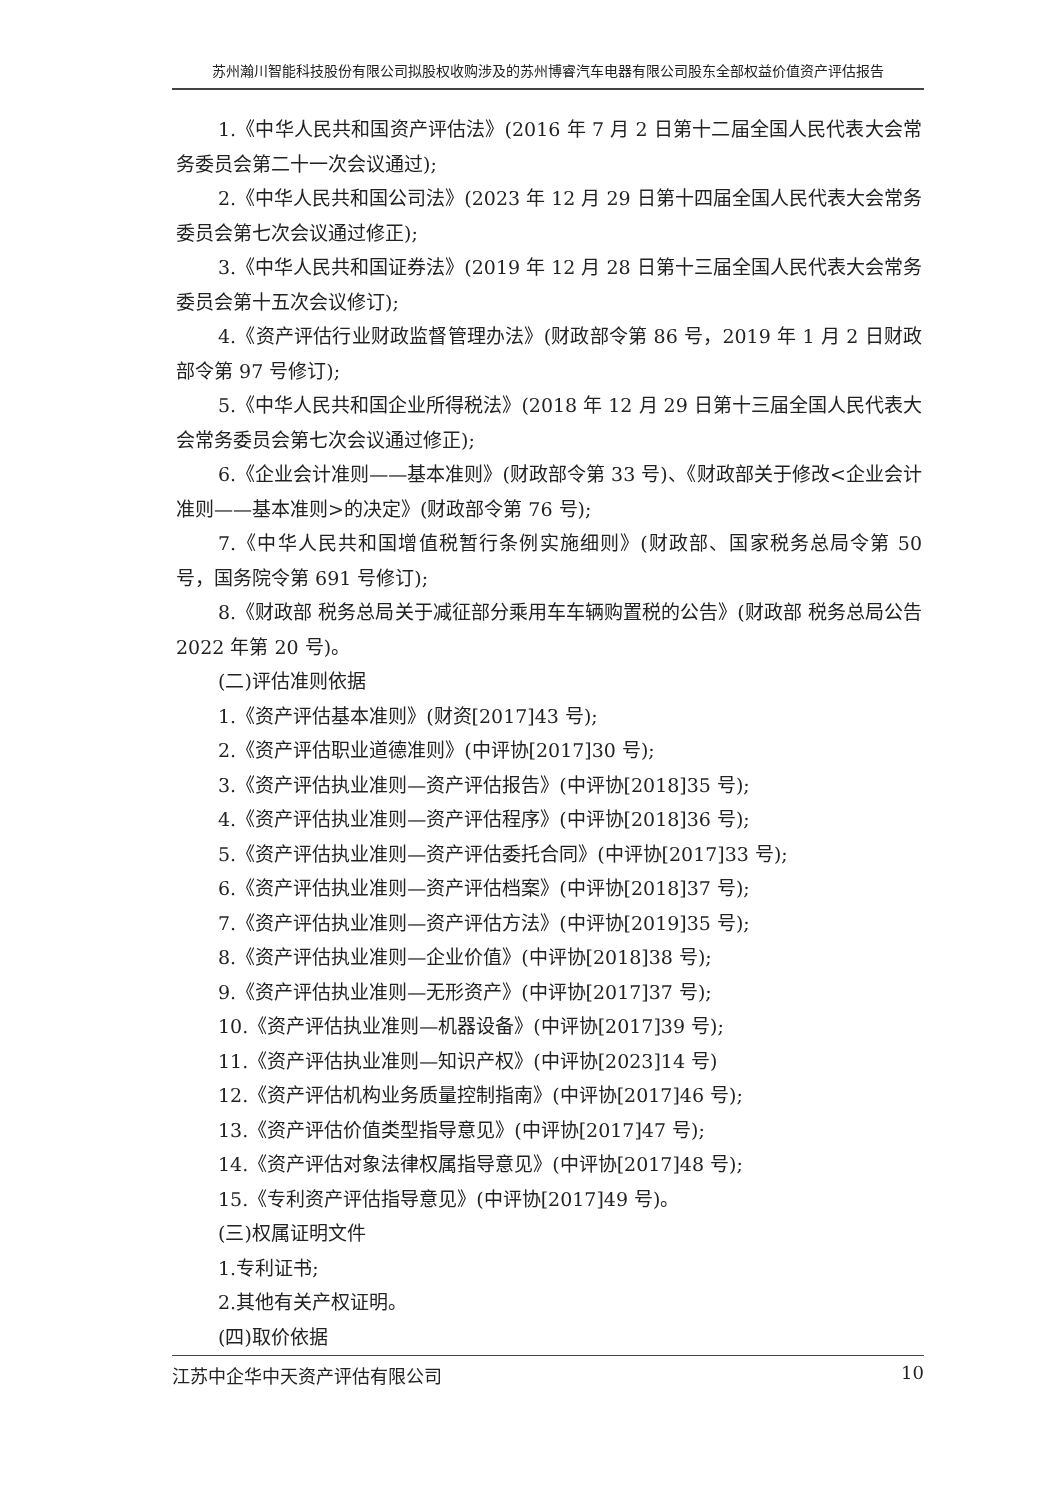苏州瀚川智能科技股份有限公司拟股权收购涉及的苏州博睿汽车电器有限公司股东全部权益价值资产评估报告
1.《中华人民共和国资产评估法》(2016 年 7 月 2 日第十二届全国人民代表大会常务委员会第二十一次会议通过);
2.《中华人民共和国公司法》(2023 年 12 月 29 日第十四届全国人民代表大会常务委员会第七次会议通过修正);
3.《中华人民共和国证券法》(2019 年 12 月 28 日第十三届全国人民代表大会常务委员会第十五次会议修订);
4.《资产评估行业财政监督管理办法》(财政部令第 86 号，2019 年 1 月 2 日财政部令第 97 号修订);
5.《中华人民共和国企业所得税法》(2018 年 12 月 29 日第十三届全国人民代表大会常务委员会第七次会议通过修正);
6.《企业会计准则——基本准则》(财政部令第 33 号)、《财政部关于修改<企业会计准则——基本准则>的决定》(财政部令第 76 号);
7.《中华人民共和国增值税暂行条例实施细则》(财政部、国家税务总局令第 50 号，国务院令第 691 号修订);
8.《财政部 税务总局关于减征部分乘用车车辆购置税的公告》(财政部 税务总局公告 2022 年第 20 号)。
(二)评估准则依据
1.《资产评估基本准则》(财资[2017]43 号);
2.《资产评估职业道德准则》(中评协[2017]30 号);
3.《资产评估执业准则—资产评估报告》(中评协[2018]35 号);
4.《资产评估执业准则—资产评估程序》(中评协[2018]36 号);
5.《资产评估执业准则—资产评估委托合同》(中评协[2017]33 号);
6.《资产评估执业准则—资产评估档案》(中评协[2018]37 号);
7.《资产评估执业准则—资产评估方法》(中评协[2019]35 号);
8.《资产评估执业准则—企业价值》(中评协[2018]38 号);
9.《资产评估执业准则—无形资产》(中评协[2017]37 号);
10.《资产评估执业准则—机器设备》(中评协[2017]39 号);
11.《资产评估执业准则—知识产权》(中评协[2023]14 号)
12.《资产评估机构业务质量控制指南》(中评协[2017]46 号);
13.《资产评估价值类型指导意见》(中评协[2017]47 号);
14.《资产评估对象法律权属指导意见》(中评协[2017]48 号);
15.《专利资产评估指导意见》(中评协[2017]49 号)。
(三)权属证明文件
1.专利证书;
2.其他有关产权证明。
(四)取价依据
江苏中企华中天资产评估有限公司 10